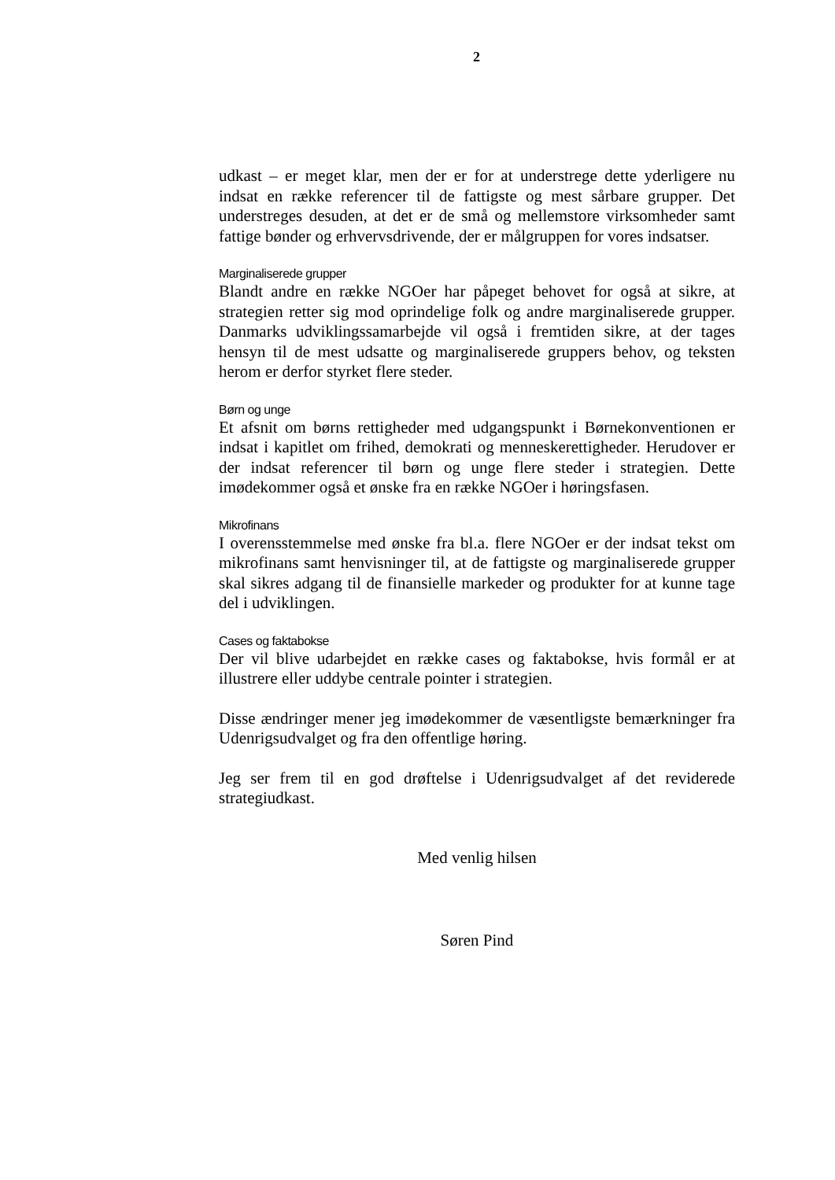2
udkast – er meget klar, men der er for at understrege dette yderligere nu indsat en række referencer til de fattigste og mest sårbare grupper. Det understreges desuden, at det er de små og mellemstore virksomheder samt fattige bønder og erhvervsdrivende, der er målgruppen for vores indsatser.
Marginaliserede grupper
Blandt andre en række NGOer har påpeget behovet for også at sikre, at strategien retter sig mod oprindelige folk og andre marginaliserede grupper. Danmarks udviklingssamarbejde vil også i fremtiden sikre, at der tages hensyn til de mest udsatte og marginaliserede gruppers behov, og teksten herom er derfor styrket flere steder.
Børn og unge
Et afsnit om børns rettigheder med udgangspunkt i Børnekonventionen er indsat i kapitlet om frihed, demokrati og menneskerettigheder. Herudover er der indsat referencer til børn og unge flere steder i strategien. Dette imødekommer også et ønske fra en række NGOer i høringsfasen.
Mikrofinans
I overensstemmelse med ønske fra bl.a. flere NGOer er der indsat tekst om mikrofinans samt henvisninger til, at de fattigste og marginaliserede grupper skal sikres adgang til de finansielle markeder og produkter for at kunne tage del i udviklingen.
Cases og faktabokse
Der vil blive udarbejdet en række cases og faktabokse, hvis formål er at illustrere eller uddybe centrale pointer i strategien.
Disse ændringer mener jeg imødekommer de væsentligste bemærkninger fra Udenrigsudvalget og fra den offentlige høring.
Jeg ser frem til en god drøftelse i Udenrigsudvalget af det reviderede strategiudkast.
Med venlig hilsen
Søren Pind